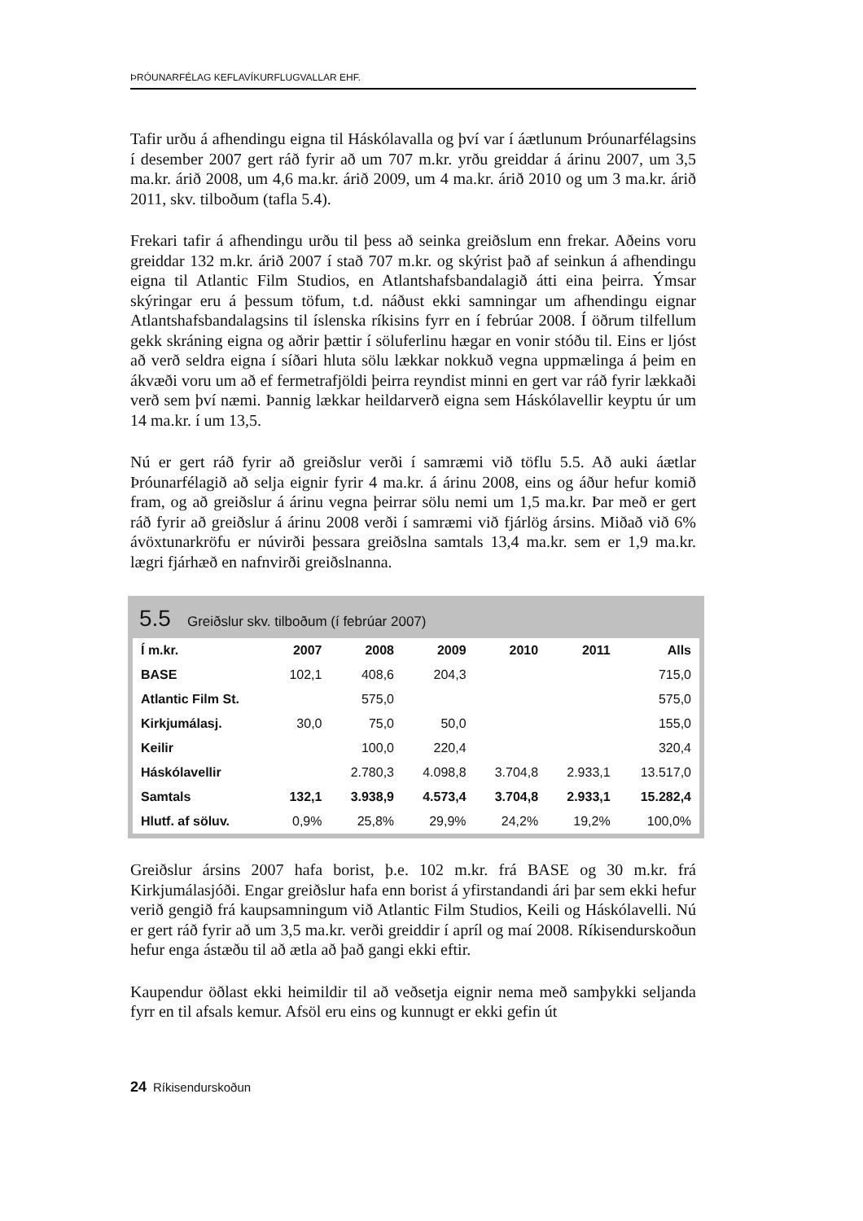ÞRÓUNARFÉLAG KEFLAVÍKURFLUGVALLAR EHF.
Tafir urðu á afhendingu eigna til Háskólavalla og því var í áætlunum Þróunarfélagsins í desember 2007 gert ráð fyrir að um 707 m.kr. yrðu greiddar á árinu 2007, um 3,5 ma.kr. árið 2008, um 4,6 ma.kr. árið 2009, um 4 ma.kr. árið 2010 og um 3 ma.kr. árið 2011, skv. tilboðum (tafla 5.4).
Frekari tafir á afhendingu urðu til þess að seinka greiðslum enn frekar. Aðeins voru greiddar 132 m.kr. árið 2007 í stað 707 m.kr. og skýrist það af seinkun á afhendingu eigna til Atlantic Film Studios, en Atlantshafsbandalagið átti eina þeirra. Ýmsar skýringar eru á þessum töfum, t.d. náðust ekki samningar um afhendingu eignar Atlantshafsbandalagsins til íslenska ríkisins fyrr en í febrúar 2008. Í öðrum tilfellum gekk skráning eigna og aðrir þættir í söluferlinu hægar en vonir stóðu til. Eins er ljóst að verð seldra eigna í síðari hluta sölu lækkar nokkuð vegna uppmælinga á þeim en ákvæði voru um að ef fermetrafjöldi þeirra reyndist minni en gert var ráð fyrir lækkaði verð sem því næmi. Þannig lækkar heildarverð eigna sem Háskólavellir keyptu úr um 14 ma.kr. í um 13,5.
Nú er gert ráð fyrir að greiðslur verði í samræmi við töflu 5.5. Að auki áætlar Þróunarfélagið að selja eignir fyrir 4 ma.kr. á árinu 2008, eins og áður hefur komið fram, og að greiðslur á árinu vegna þeirrar sölu nemi um 1,5 ma.kr. Þar með er gert ráð fyrir að greiðslur á árinu 2008 verði í samræmi við fjárlög ársins. Miðað við 6% ávöxtunarkröfu er núvirði þessara greiðslna samtals 13,4 ma.kr. sem er 1,9 ma.kr. lægri fjárhæð en nafnvirði greiðslnanna.
5.5 Greiðslur skv. tilboðum (í febrúar 2007)
| Í m.kr. | 2007 | 2008 | 2009 | 2010 | 2011 | Alls |
| --- | --- | --- | --- | --- | --- | --- |
| BASE | 102,1 | 408,6 | 204,3 | | | 715,0 |
| Atlantic Film St. | | 575,0 | | | | 575,0 |
| Kirkjumálasj. | 30,0 | 75,0 | 50,0 | | | 155,0 |
| Keilir | | 100,0 | 220,4 | | | 320,4 |
| Háskólavellir | | 2.780,3 | 4.098,8 | 3.704,8 | 2.933,1 | 13.517,0 |
| Samtals | 132,1 | 3.938,9 | 4.573,4 | 3.704,8 | 2.933,1 | 15.282,4 |
| Hlutf. af söluv. | 0,9% | 25,8% | 29,9% | 24,2% | 19,2% | 100,0% |
Greiðslur ársins 2007 hafa borist, þ.e. 102 m.kr. frá BASE og 30 m.kr. frá Kirkjumálasjóði. Engar greiðslur hafa enn borist á yfirstandandi ári þar sem ekki hefur verið gengið frá kaupsamningum við Atlantic Film Studios, Keili og Háskólavelli. Nú er gert ráð fyrir að um 3,5 ma.kr. verði greiddir í apríl og maí 2008. Ríkisendurskoðun hefur enga ástæðu til að ætla að það gangi ekki eftir.
Kaupendur öðlast ekki heimildir til að veðsetja eignir nema með samþykki seljanda fyrr en til afsals kemur. Afsöl eru eins og kunnugt er ekki gefin út
24 Ríkisendurskoðun